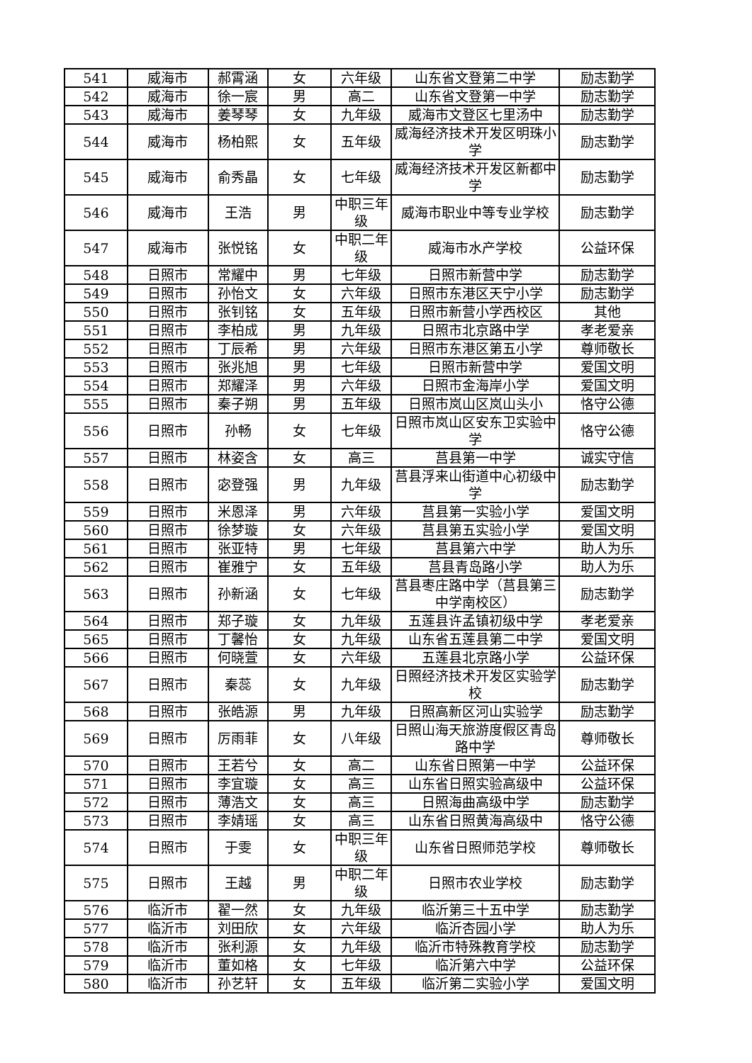| 541 | 威海市 | 郝霄涵 | 女 | 六年级 | 山东省文登第二中学 | 励志勤学 |
| 542 | 威海市 | 徐一宸 | 男 | 高二 | 山东省文登第一中学 | 励志勤学 |
| 543 | 威海市 | 姜琴琴 | 女 | 九年级 | 威海市文登区七里汤中 | 励志勤学 |
| 544 | 威海市 | 杨柏熙 | 女 | 五年级 | 威海经济技术开发区明珠小学 | 励志勤学 |
| 545 | 威海市 | 俞秀晶 | 女 | 七年级 | 威海经济技术开发区新都中学 | 励志勤学 |
| 546 | 威海市 | 王浩 | 男 | 中职三年级 | 威海市职业中等专业学校 | 励志勤学 |
| 547 | 威海市 | 张悦铭 | 女 | 中职二年级 | 威海市水产学校 | 公益环保 |
| 548 | 日照市 | 常耀中 | 男 | 七年级 | 日照市新营中学 | 励志勤学 |
| 549 | 日照市 | 孙怡文 | 女 | 六年级 | 日照市东港区天宁小学 | 励志勤学 |
| 550 | 日照市 | 张钊铭 | 女 | 五年级 | 日照市新营小学西校区 | 其他 |
| 551 | 日照市 | 李柏成 | 男 | 九年级 | 日照市北京路中学 | 孝老爱亲 |
| 552 | 日照市 | 丁辰希 | 男 | 六年级 | 日照市东港区第五小学 | 尊师敬长 |
| 553 | 日照市 | 张兆旭 | 男 | 七年级 | 日照市新营中学 | 爱国文明 |
| 554 | 日照市 | 郑耀泽 | 男 | 六年级 | 日照市金海岸小学 | 爱国文明 |
| 555 | 日照市 | 秦子朔 | 男 | 五年级 | 日照市岚山区岚山头小 | 恪守公德 |
| 556 | 日照市 | 孙畅 | 女 | 七年级 | 日照市岚山区安东卫实验中学 | 恪守公德 |
| 557 | 日照市 | 林姿含 | 女 | 高三 | 莒县第一中学 | 诚实守信 |
| 558 | 日照市 | 宓登强 | 男 | 九年级 | 莒县浮来山街道中心初级中学 | 励志勤学 |
| 559 | 日照市 | 米恩泽 | 男 | 六年级 | 莒县第一实验小学 | 爱国文明 |
| 560 | 日照市 | 徐梦璇 | 女 | 六年级 | 莒县第五实验小学 | 爱国文明 |
| 561 | 日照市 | 张亚特 | 男 | 七年级 | 莒县第六中学 | 助人为乐 |
| 562 | 日照市 | 崔雅宁 | 女 | 五年级 | 莒县青岛路小学 | 助人为乐 |
| 563 | 日照市 | 孙新涵 | 女 | 七年级 | 莒县枣庄路中学（莒县第三中学南校区） | 励志勤学 |
| 564 | 日照市 | 郑子璇 | 女 | 九年级 | 五莲县许孟镇初级中学 | 孝老爱亲 |
| 565 | 日照市 | 丁馨怡 | 女 | 九年级 | 山东省五莲县第二中学 | 爱国文明 |
| 566 | 日照市 | 何晓萱 | 女 | 六年级 | 五莲县北京路小学 | 公益环保 |
| 567 | 日照市 | 秦蕊 | 女 | 九年级 | 日照经济技术开发区实验学校 | 励志勤学 |
| 568 | 日照市 | 张皓源 | 男 | 九年级 | 日照高新区河山实验学 | 励志勤学 |
| 569 | 日照市 | 厉雨菲 | 女 | 八年级 | 日照山海天旅游度假区青岛路中学 | 尊师敬长 |
| 570 | 日照市 | 王若兮 | 女 | 高二 | 山东省日照第一中学 | 公益环保 |
| 571 | 日照市 | 李宜璇 | 女 | 高三 | 山东省日照实验高级中 | 公益环保 |
| 572 | 日照市 | 薄浩文 | 女 | 高三 | 日照海曲高级中学 | 励志勤学 |
| 573 | 日照市 | 李婧瑶 | 女 | 高三 | 山东省日照黄海高级中 | 恪守公德 |
| 574 | 日照市 | 于雯 | 女 | 中职三年级 | 山东省日照师范学校 | 尊师敬长 |
| 575 | 日照市 | 王越 | 男 | 中职二年级 | 日照市农业学校 | 励志勤学 |
| 576 | 临沂市 | 翟一然 | 女 | 九年级 | 临沂第三十五中学 | 励志勤学 |
| 577 | 临沂市 | 刘田欣 | 女 | 六年级 | 临沂杏园小学 | 助人为乐 |
| 578 | 临沂市 | 张利源 | 女 | 九年级 | 临沂市特殊教育学校 | 励志勤学 |
| 579 | 临沂市 | 董如格 | 女 | 七年级 | 临沂第六中学 | 公益环保 |
| 580 | 临沂市 | 孙艺轩 | 女 | 五年级 | 临沂第二实验小学 | 爱国文明 |